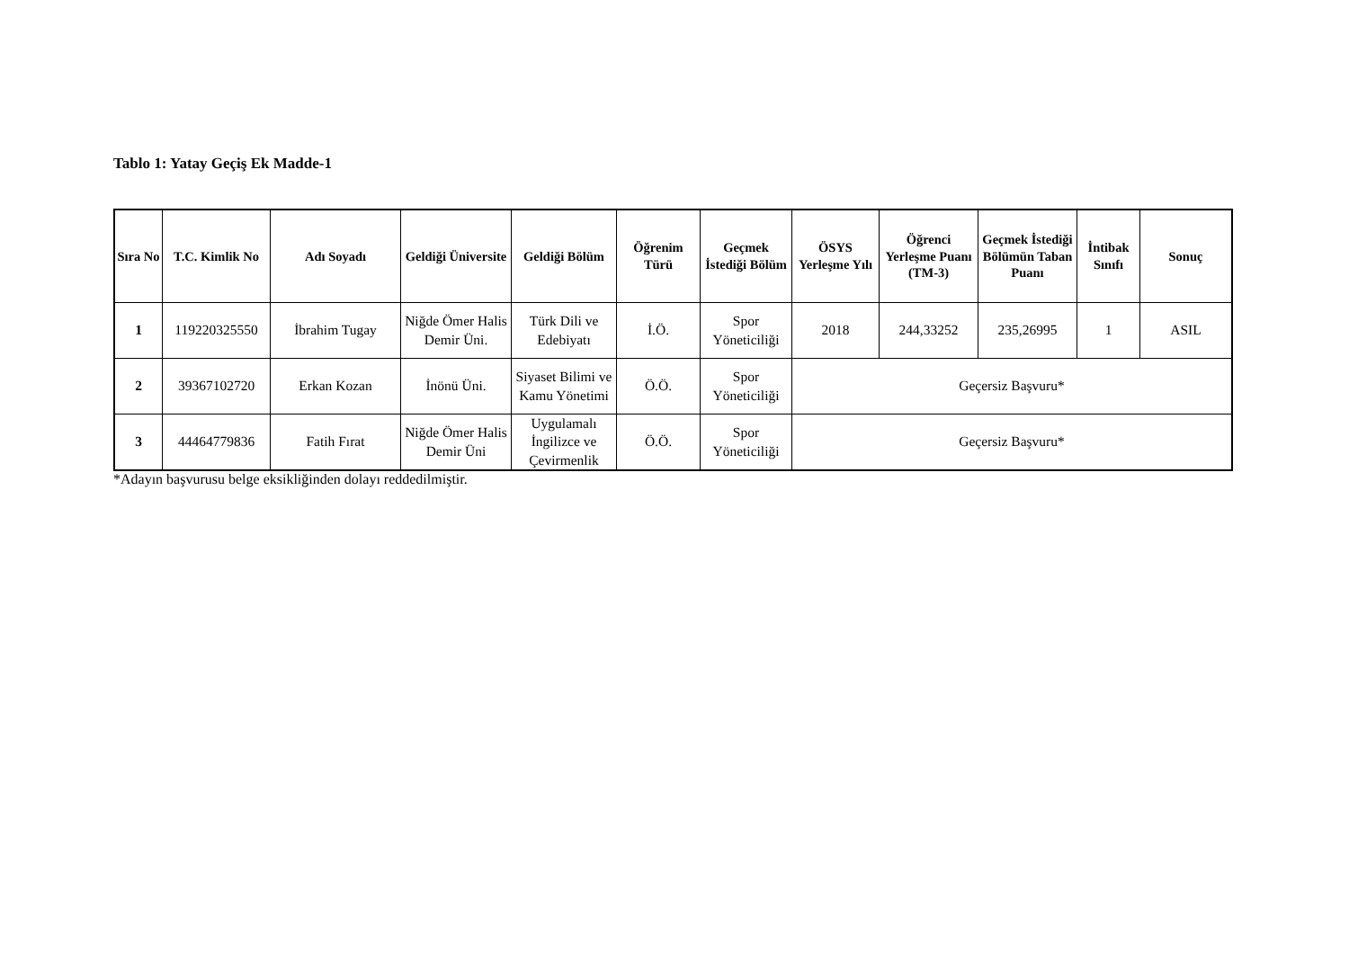Tablo 1: Yatay Geçiş Ek Madde-1
| Sıra No | T.C. Kimlik No | Adı Soyadı | Geldiği Üniversite | Geldiği Bölüm | Öğrenim Türü | Geçmek İstediği Bölüm | ÖSYS Yerleşme Yılı | Öğrenci Yerleşme Puanı (TM-3) | Geçmek İstediği Bölümün Taban Puanı | İntibak Sınıfı | Sonuç |
| --- | --- | --- | --- | --- | --- | --- | --- | --- | --- | --- | --- |
| 1 | 119220325550 | İbrahim Tugay | Niğde Ömer Halis Demir Üni. | Türk Dili ve Edebiyatı | İ.Ö. | Spor Yöneticiliği | 2018 | 244,33252 | 235,26995 | 1 | ASIL |
| 2 | 39367102720 | Erkan Kozan | İnönü Üni. | Siyaset Bilimi ve Kamu Yönetimi | Ö.Ö. | Spor Yöneticiliği | Geçersiz Başvuru* | | | | |
| 3 | 44464779836 | Fatih Fırat | Niğde Ömer Halis Demir Üni | Uygulamalı İngilizce ve Çevirmenlik | Ö.Ö. | Spor Yöneticiliği | Geçersiz Başvuru* | | | | |
*Adayın başvurusu belge eksikliğinden dolayı reddedilmiştir.